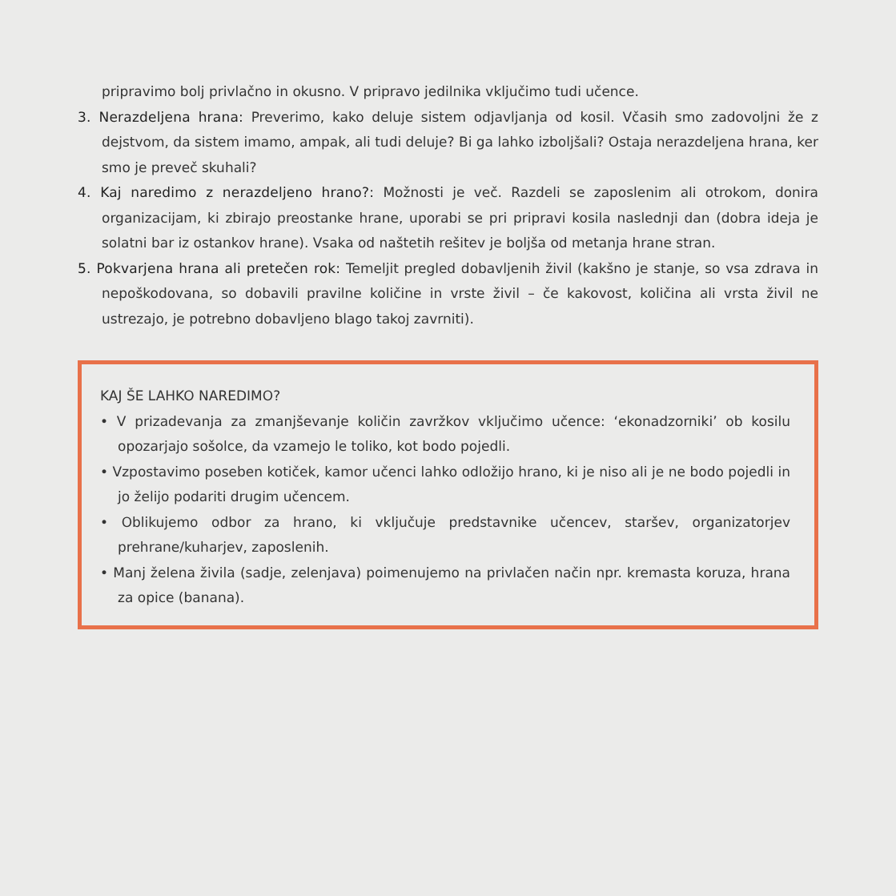pripravimo bolj privlačno in okusno. V pripravo jedilnika vključimo tudi učence.
3. Nerazdeljena hrana: Preverimo, kako deluje sistem odjavljanja od kosil. Včasih smo zadovoljni že z dejstvom, da sistem imamo, ampak, ali tudi deluje? Bi ga lahko izboljšali? Ostaja nerazdeljena hrana, ker smo je preveč skuhali?
4. Kaj naredimo z nerazdeljeno hrano?: Možnosti je več. Razdeli se zaposlenim ali otrokom, donira organizacijam, ki zbirajo preostanke hrane, uporabi se pri pripravi kosila naslednji dan (dobra ideja je solatni bar iz ostankov hrane). Vsaka od naštetih rešitev je boljša od metanja hrane stran.
5. Pokvarjena hrana ali pretečen rok: Temeljit pregled dobavljenih živil (kakšno je stanje, so vsa zdrava in nepoškodovana, so dobavili pravilne količine in vrste živil – če kakovost, količina ali vrsta živil ne ustrezajo, je potrebno dobavljeno blago takoj zavrniti).
KAJ ŠE LAHKO NAREDIMO?
• V prizadevanja za zmanjševanje količin zavržkov vključimo učence: ‘ekonadzorniki’ ob kosilu opozarjajo sošolce, da vzamejo le toliko, kot bodo pojedli.
• Vzpostavimo poseben kotiček, kamor učenci lahko odložijo hrano, ki je niso ali je ne bodo pojedli in jo želijo podariti drugim učencem.
• Oblikujemo odbor za hrano, ki vključuje predstavnike učencev, staršev, organizatorjev prehrane/kuharjev, zaposlenih.
• Manj želena živila (sadje, zelenjava) poimenujemo na privlačen način npr. kremasta koruza, hrana za opice (banana).